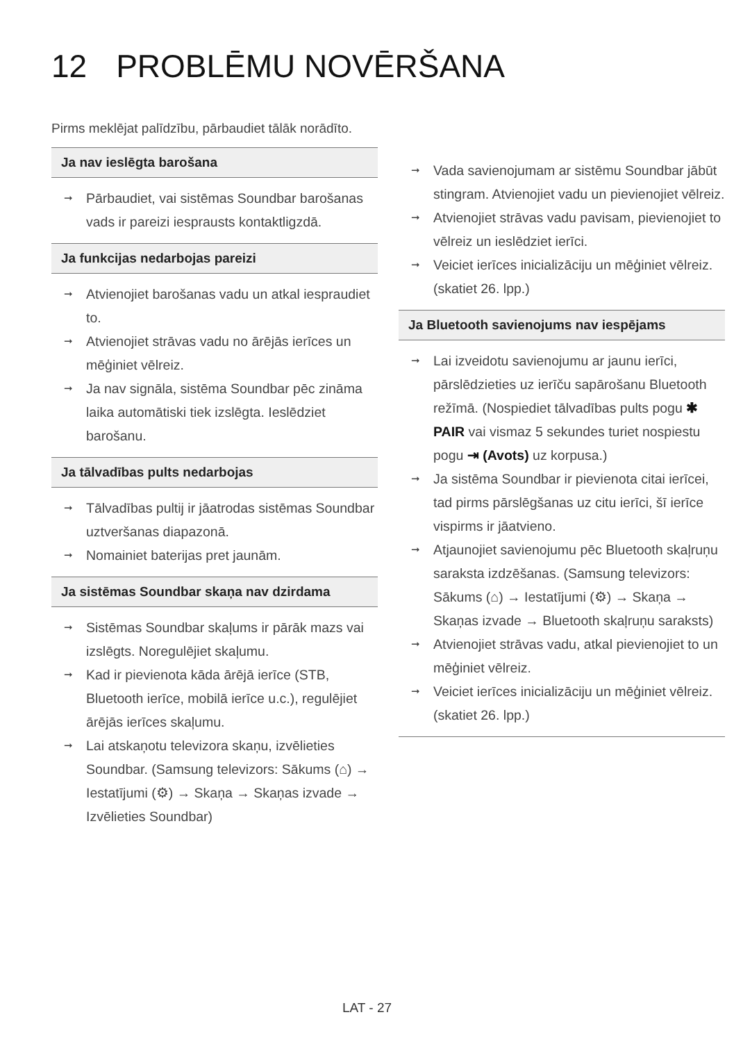12 PROBLĒMU NOVĒRŠANA
Pirms meklējat palīdzību, pārbaudiet tālāk norādīto.
Ja nav ieslēgta barošana
Pārbaudiet, vai sistēmas Soundbar barošanas vads ir pareizi iesprausts kontaktligzdā.
Ja funkcijas nedarbojas pareizi
Atvienojiet barošanas vadu un atkal iespraudiet to.
Atvienojiet strāvas vadu no ārējās ierīces un mēģiniet vēlreiz.
Ja nav signāla, sistēma Soundbar pēc zināma laika automātiski tiek izslēgta. Ieslēdziet barošanu.
Ja tālvadības pults nedarbojas
Tālvadības pultij ir jāatrodas sistēmas Soundbar uztveršanas diapazonā.
Nomainiet baterijas pret jaunām.
Ja sistēmas Soundbar skaņa nav dzirdama
Sistēmas Soundbar skaļums ir pārāk mazs vai izslēgts. Noregulējiet skaļumu.
Kad ir pievienota kāda ārējā ierīce (STB, Bluetooth ierīce, mobilā ierīce u.c.), regulējiet ārējās ierīces skaļumu.
Lai atskaņotu televizora skaņu, izvēlieties Soundbar. (Samsung televizors: Sākums (⌂) → Iestatījumi (⚙) → Skaņa → Skaņas izvade → Izvēlieties Soundbar)
Vada savienojumam ar sistēmu Soundbar jābūt stingram. Atvienojiet vadu un pievienojiet vēlreiz.
Atvienojiet strāvas vadu pavisam, pievienojiet to vēlreiz un ieslēdziet ierīci.
Veiciet ierīces inicializāciju un mēģiniet vēlreiz. (skatiet 26. lpp.)
Ja Bluetooth savienojums nav iespējams
Lai izveidotu savienojumu ar jaunu ierīci, pārslēdzieties uz ierīču sapārošanu Bluetooth režīmā. (Nospiediet tālvadības pults pogu ✱ PAIR vai vismaz 5 sekundes turiet nospiestu pogu ⇥ (Avots) uz korpusa.)
Ja sistēma Soundbar ir pievienota citai ierīcei, tad pirms pārslēgšanas uz citu ierīci, šī ierīce vispirms ir jāatvieno.
Atjaunojiet savienojumu pēc Bluetooth skaļruņu saraksta izdzēšanas. (Samsung televizors: Sākums (⌂) → Iestatījumi (⚙) → Skaņa → Skaņas izvade → Bluetooth skaļruņu saraksts)
Atvienojiet strāvas vadu, atkal pievienojiet to un mēģiniet vēlreiz.
Veiciet ierīces inicializāciju un mēģiniet vēlreiz. (skatiet 26. lpp.)
LAT - 27